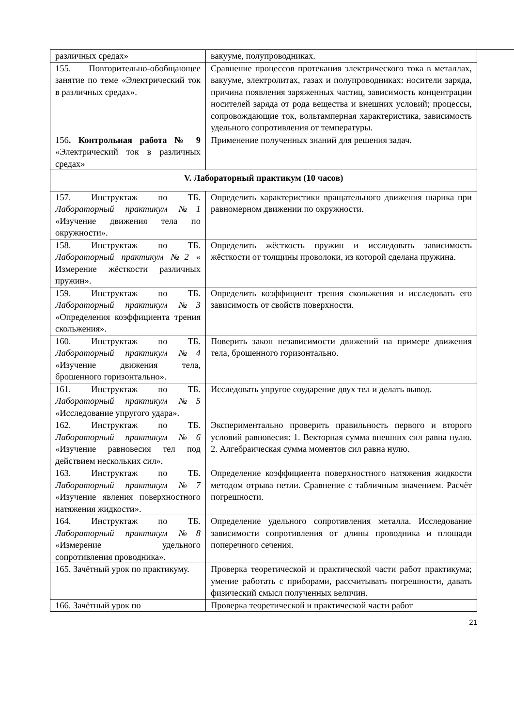| различных средах» | вакууме, полупроводниках. |
| 155. Повторительно-обобщающее занятие по теме «Электрический ток в различных средах». | Сравнение процессов протекания электрического тока в металлах, вакууме, электролитах, газах и полупроводниках: носители заряда, причина появления заряженных частиц, зависимость концентрации носителей заряда от рода вещества и внешних условий; процессы, сопровождающие ток, вольтамперная характеристика, зависимость удельного сопротивления от температуры. |
| 156 . Контрольная работа № 9 «Электрический ток в различных средах» | Применение полученных знаний для решения задач. |
| V. Лабораторный практикум (10 часов) | |
| 157. Инструктаж по ТБ. Лабораторный практикум №1 «Изучение движения тела по окружности». | Определить характеристики вращательного движения шарика при равномерном движении по окружности. |
| 158. Инструктаж по ТБ. Лабораторный практикум №2 « Измерение жёсткости различных пружин». | Определить жёсткость пружин и исследовать зависимость жёсткости от толщины проволоки, из которой сделана пружина. |
| 159. Инструктаж по ТБ. Лабораторный практикум №3 «Определения коэффициента трения скольжения». | Определить коэффициент трения скольжения и исследовать его зависимость от свойств поверхности. |
| 160. Инструктаж по ТБ. Лабораторный практикум №4 «Изучение движения тела, брошенного горизонтально». | Поверить закон независимости движений на примере движения тела, брошенного горизонтально. |
| 161. Инструктаж по ТБ. Лабораторный практикум №5 «Исследование упругого удара». | Исследовать упругое соударение двух тел и делать вывод. |
| 162. Инструктаж по ТБ. Лабораторный практикум №6 «Изучение равновесия тел под действием нескольких сил». | Экспериментально проверить правильность первого и второго условий равновесия: 1. Векторная сумма внешних сил равна нулю. 2. Алгебраическая сумма моментов сил равна нулю. |
| 163. Инструктаж по ТБ. Лабораторный практикум №7 «Изучение явления поверхностного натяжения жидкости». | Определение коэффициента поверхностного натяжения жидкости методом отрыва петли. Сравнение с табличным значением. Расчёт погрешности. |
| 164. Инструктаж по ТБ. Лабораторный практикум №8 «Измерение удельного сопротивления проводника». | Определение удельного сопротивления металла. Исследование зависимости сопротивления от длины проводника и площади поперечного сечения. |
| 165. Зачётный урок по практикуму. | Проверка теоретической и практической части работ практикума; умение работать с приборами, рассчитывать погрешности, давать физический смысл полученных величин. |
| 166. Зачётный урок по | Проверка теоретической и практической части работ |
21